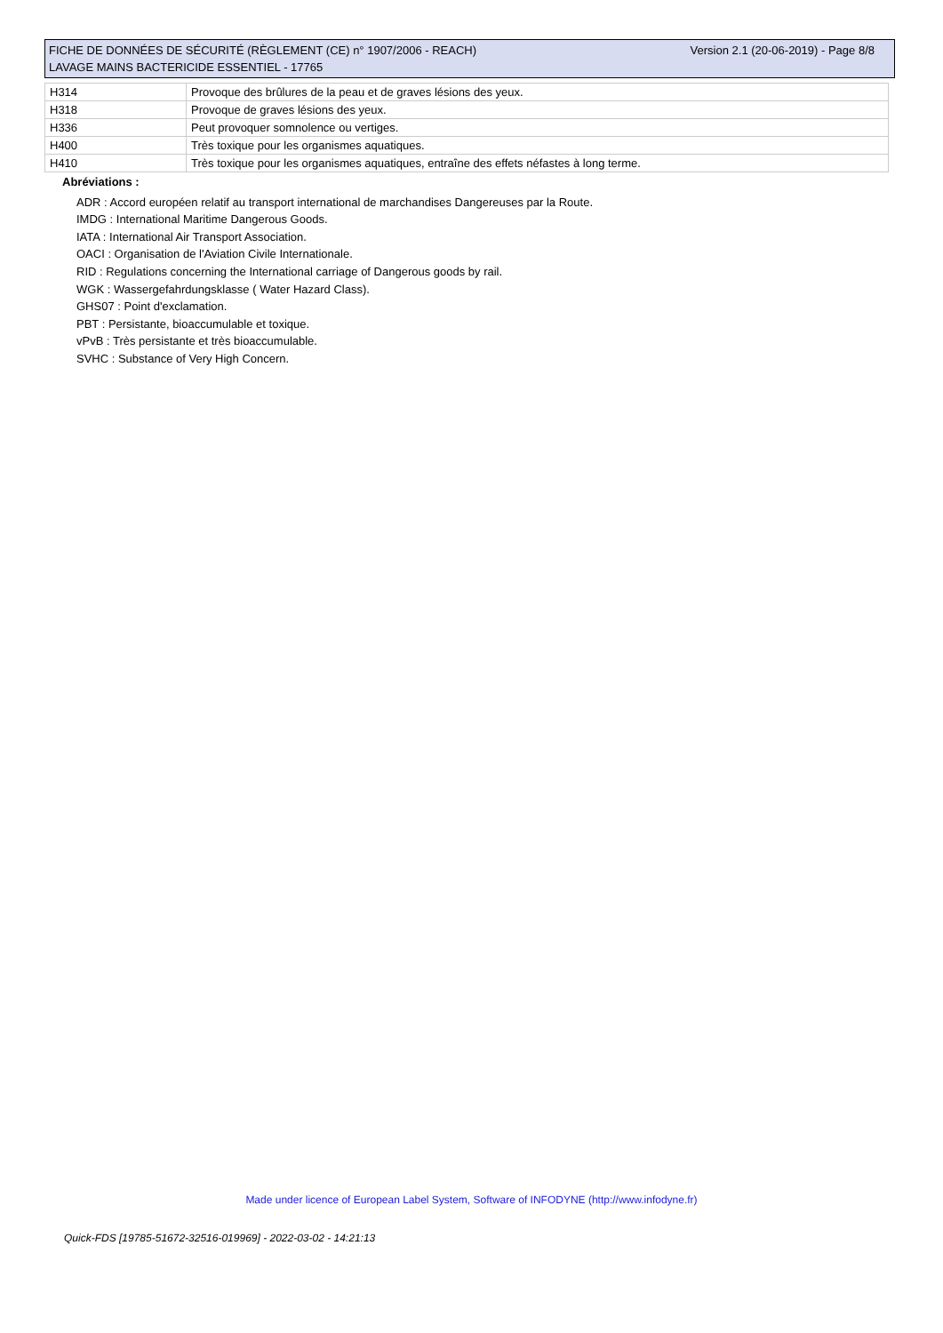Version 2.1 (20-06-2019) - Page 8/8 FICHE DE DONNÉES DE SÉCURITÉ (RÈGLEMENT (CE) n° 1907/2006 - REACH)
LAVAGE MAINS BACTERICIDE ESSENTIEL - 17765
| H314 | Provoque des brûlures de la peau et de graves lésions des yeux. |
| H318 | Provoque de graves lésions des yeux. |
| H336 | Peut provoquer somnolence ou vertiges. |
| H400 | Très toxique pour les organismes aquatiques. |
| H410 | Très toxique pour les organismes aquatiques, entraîne des effets néfastes à long terme. |
Abréviations :
ADR : Accord européen relatif au transport international de marchandises Dangereuses par la Route.
IMDG : International Maritime Dangerous Goods.
IATA : International Air Transport Association.
OACI : Organisation de l'Aviation Civile Internationale.
RID : Regulations concerning the International carriage of Dangerous goods by rail.
WGK : Wassergefahrdungsklasse ( Water Hazard Class).
GHS07 : Point d'exclamation.
PBT : Persistante, bioaccumulable et toxique.
vPvB : Très persistante et très bioaccumulable.
SVHC : Substance of Very High Concern.
Made under licence of European Label System, Software of INFODYNE (http://www.infodyne.fr)
Quick-FDS [19785-51672-32516-019969] - 2022-03-02 - 14:21:13